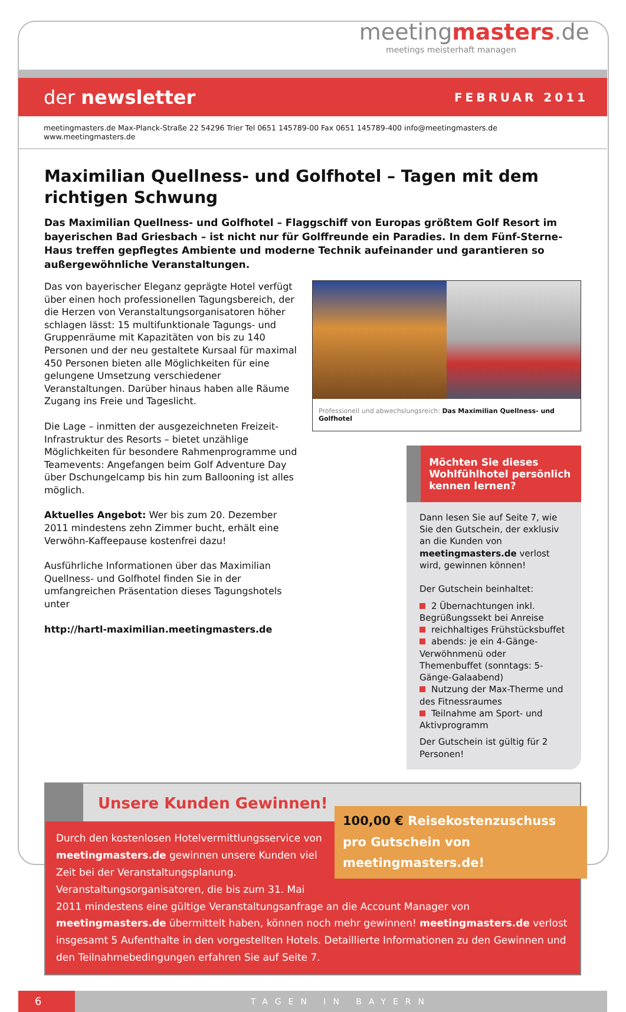meetingmasters.de
meetings meisterhaft managen
der newsletter FEBRUAR 2011
meetingmasters.de Max-Planck-Straße 22 54296 Trier Tel 0651 145789-00 Fax 0651 145789-400 info@meetingmasters.de www.meetingmasters.de
Maximilian Quellness- und Golfhotel – Tagen mit dem richtigen Schwung
Das Maximilian Quellness- und Golfhotel – Flaggschiff von Europas größtem Golf Resort im bayerischen Bad Griesbach – ist nicht nur für Golffreunde ein Paradies. In dem Fünf-Sterne-Haus treffen gepflegtes Ambiente und moderne Technik aufeinander und garantieren so außergewöhnliche Veranstaltungen.
Das von bayerischer Eleganz geprägte Hotel verfügt über einen hoch professionellen Tagungsbereich, der die Herzen von Veranstaltungsorganisatoren höher schlagen lässt: 15 multifunktionale Tagungs- und Gruppenräume mit Kapazitäten von bis zu 140 Personen und der neu gestaltete Kursaal für maximal 450 Personen bieten alle Möglichkeiten für eine gelungene Umsetzung verschiedener Veranstaltungen. Darüber hinaus haben alle Räume Zugang ins Freie und Tageslicht.
Die Lage – inmitten der ausgezeichneten Freizeit-Infrastruktur des Resorts – bietet unzählige Möglichkeiten für besondere Rahmenprogramme und Teamevents: Angefangen beim Golf Adventure Day über Dschungelcamp bis hin zum Ballooning ist alles möglich.
Aktuelles Angebot: Wer bis zum 20. Dezember 2011 mindestens zehn Zimmer bucht, erhält eine Verwöhn-Kaffeepause kostenfrei dazu!
Ausführliche Informationen über das Maximilian Quellness- und Golfhotel finden Sie in der umfangreichen Präsentation dieses Tagungshotels unter
http://hartl-maximilian.meetingmasters.de
Professionell und abwechslungsreich: Das Maximilian Quellness- und Golfhotel
Möchten Sie dieses Wohlfühlhotel persönlich kennen lernen?
Dann lesen Sie auf Seite 7, wie Sie den Gutschein, der exklusiv an die Kunden von meetingmasters.de verlost wird, gewinnen können!
Der Gutschein beinhaltet:
2 Übernachtungen inkl. Begrüßungssekt bei Anreise
reichhaltiges Frühstücksbuffet
abends: je ein 4-Gänge-Verwöhnmenü oder Themenbuffet (sonntags: 5-Gänge-Galaabend)
Nutzung der Max-Therme und des Fitnessraumes
Teilnahme am Sport- und Aktivprogramm
Der Gutschein ist gültig für 2 Personen!
Unsere Kunden Gewinnen!
100,00 € Reisekostenzuschuss pro Gutschein von meetingmasters.de!
Durch den kostenlosen Hotelvermittlungsservice von meetingmasters.de gewinnen unsere Kunden viel Zeit bei der Veranstaltungsplanung.
Veranstaltungsorganisatoren, die bis zum 31. Mai 2011 mindestens eine gültige Veranstaltungsanfrage an die Account Manager von meetingmasters.de übermittelt haben, können noch mehr gewinnen! meetingmasters.de verlost insgesamt 5 Aufenthalte in den vorgestellten Hotels. Detaillierte Informationen zu den Gewinnen und den Teilnahmebedingungen erfahren Sie auf Seite 7.
6
TAGEN IN BAYERN